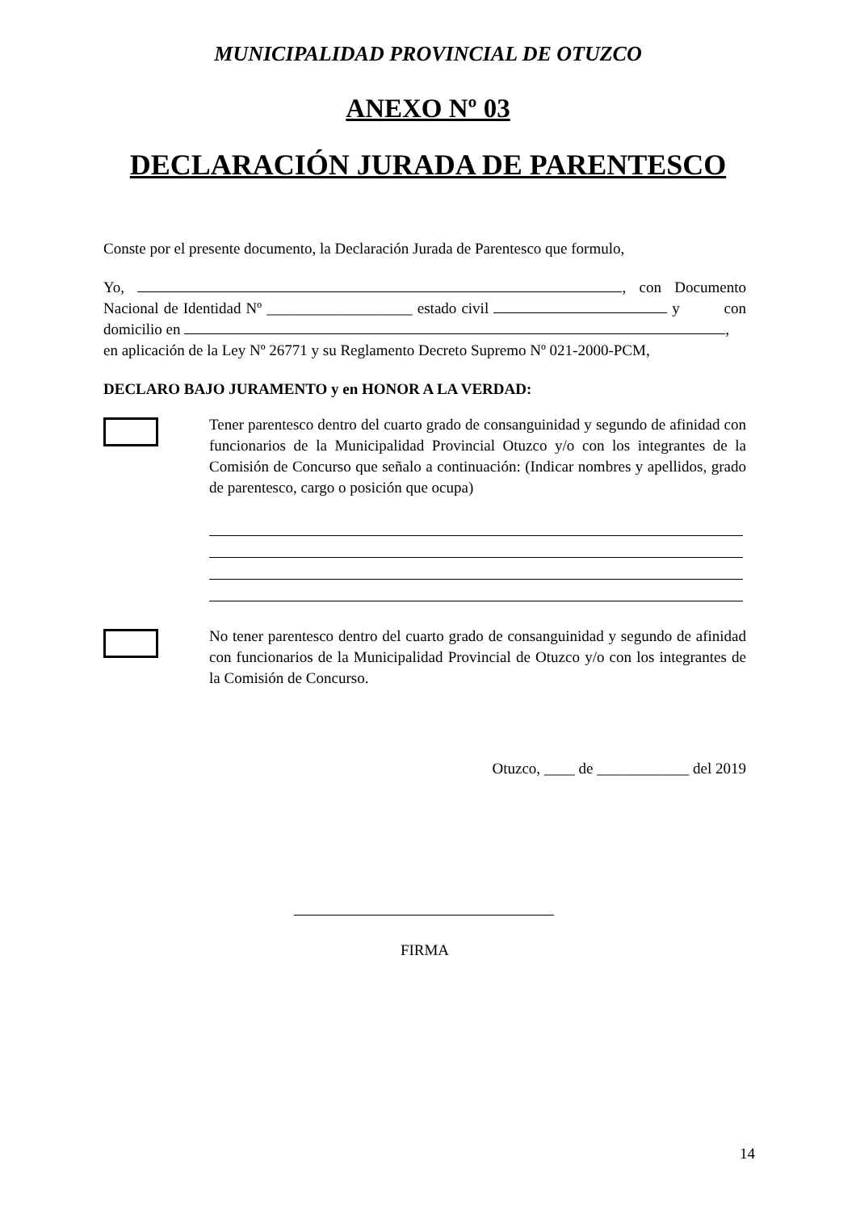MUNICIPALIDAD PROVINCIAL DE OTUZCO
ANEXO Nº 03
DECLARACIÓN JURADA DE PARENTESCO
Conste por el presente documento, la Declaración Jurada de Parentesco que formulo,
Yo, , con Documento Nacional de Identidad Nº ___________________ estado civil y con domicilio en ,
en aplicación de la Ley Nº 26771 y su Reglamento Decreto Supremo Nº 021-2000-PCM,
DECLARO BAJO JURAMENTO y en HONOR A LA VERDAD:
Tener parentesco dentro del cuarto grado de consanguinidad y segundo de afinidad con funcionarios de la Municipalidad Provincial Otuzco y/o con los integrantes de la Comisión de Concurso que señalo a continuación: (Indicar nombres y apellidos, grado de parentesco, cargo o posición que ocupa)
No tener parentesco dentro del cuarto grado de consanguinidad y segundo de afinidad con funcionarios de la Municipalidad Provincial de Otuzco y/o con los integrantes de la Comisión de Concurso.
Otuzco, ____ de ____________ del 2019
FIRMA
14